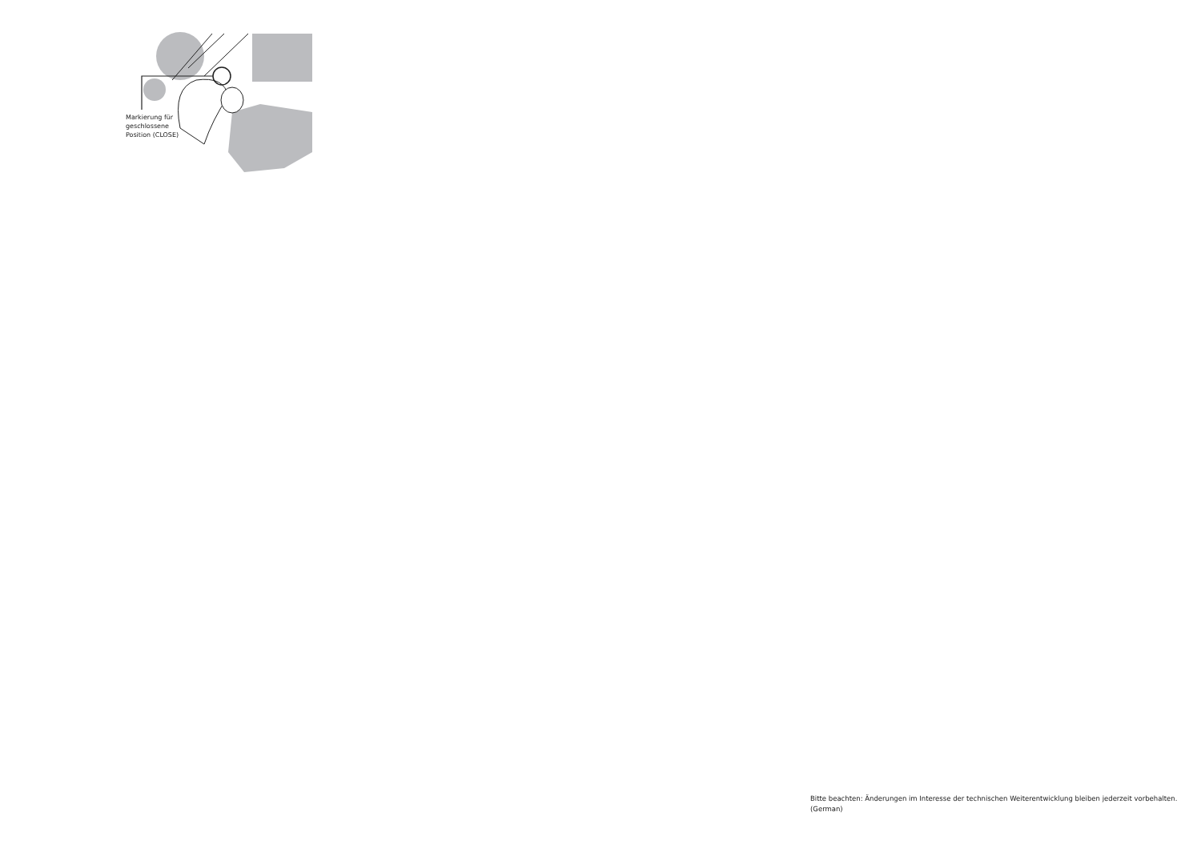Markierung für
geschlossene
Position (CLOSE)
Bitte beachten: Änderungen im Interesse der technischen Weiterentwicklung bleiben jederzeit vorbehalten.
(German)